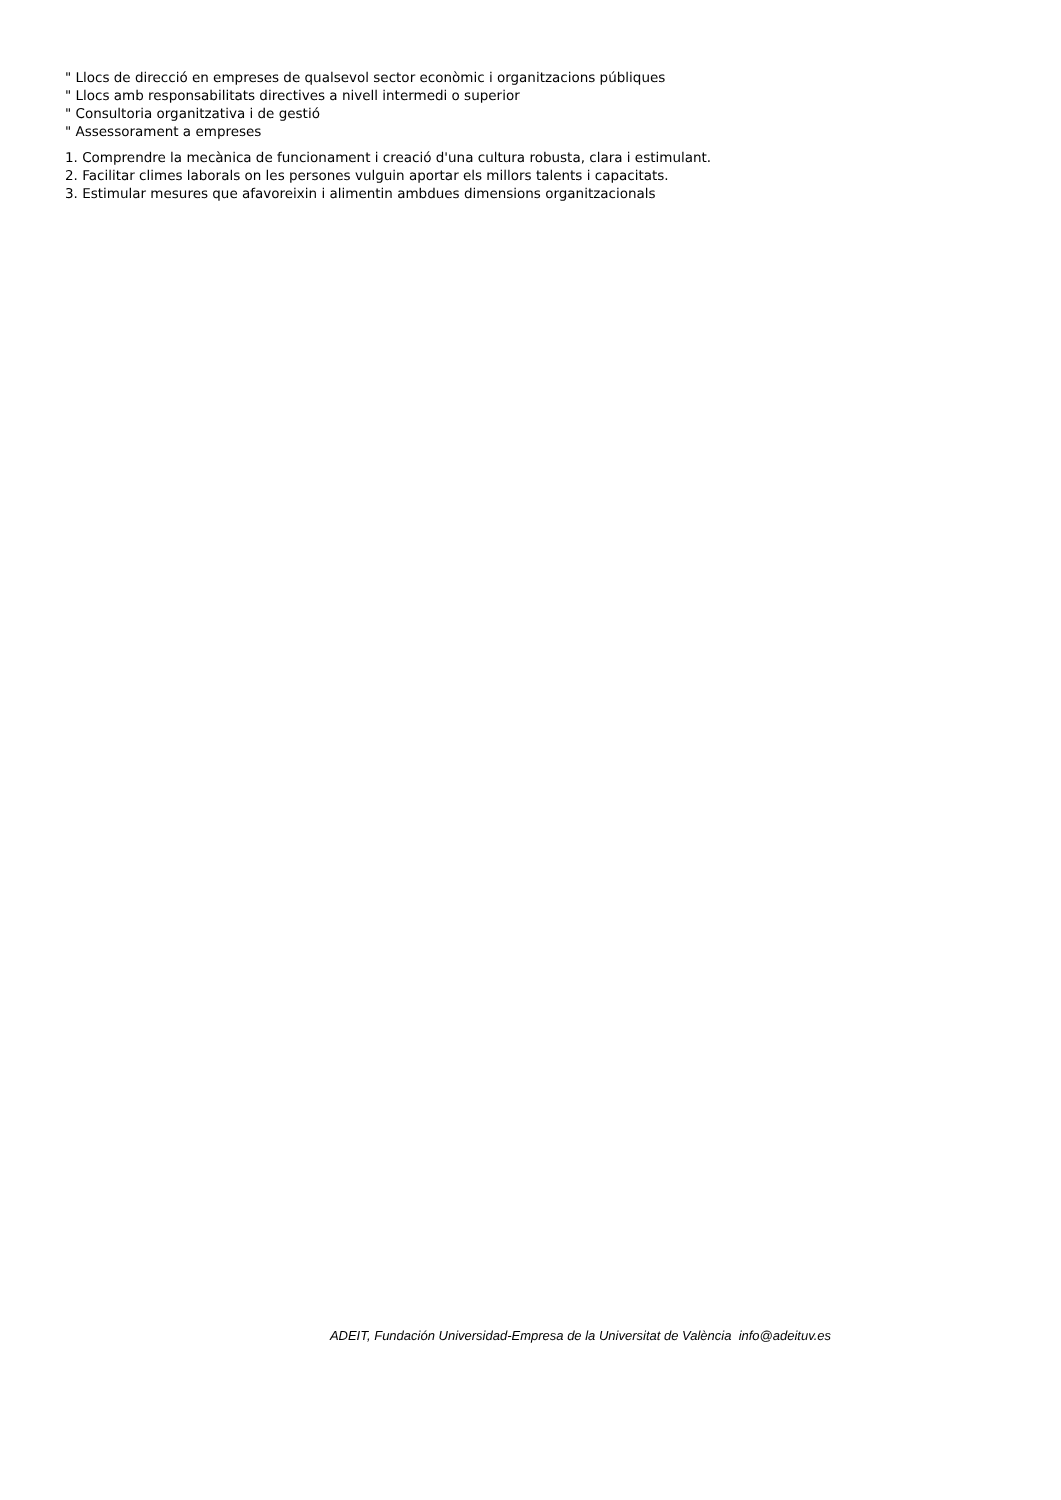" Llocs de direcció en empreses de qualsevol sector econòmic i organitzacions públiques
" Llocs amb responsabilitats directives a nivell intermedi o superior
" Consultoria organitzativa i de gestió
" Assessorament a empreses
1. Comprendre la mecànica de funcionament i creació d'una cultura robusta, clara i estimulant.
2. Facilitar climes laborals on les persones vulguin aportar els millors talents i capacitats.
3. Estimular mesures que afavoreixin i alimentin ambdues dimensions organitzacionals
ADEIT, Fundación Universidad-Empresa de la Universitat de València info@adeituv.es